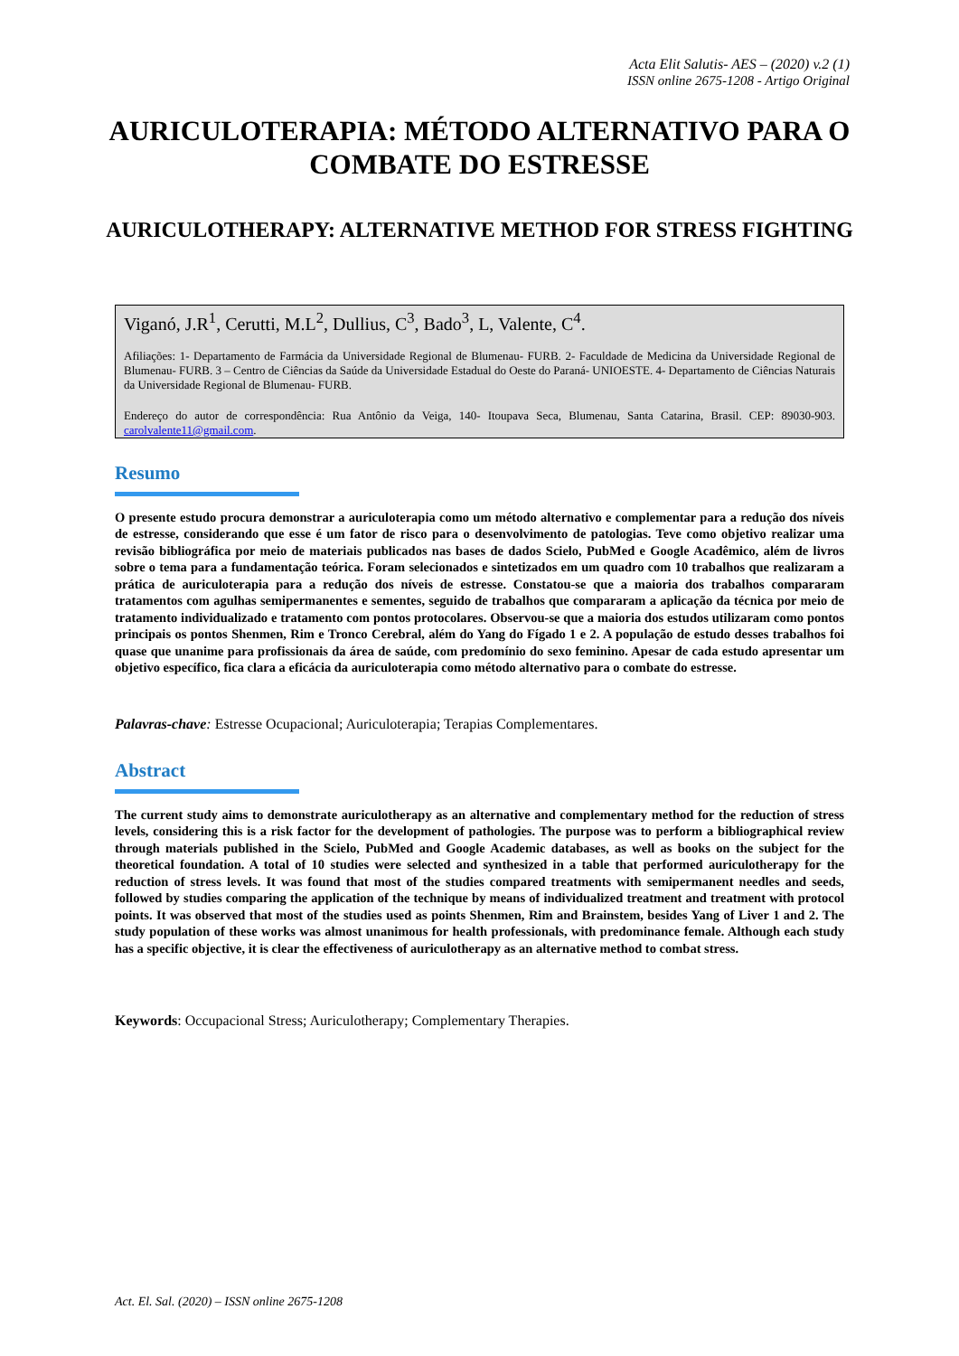Acta Elit Salutis- AES – (2020) v.2 (1)
ISSN online 2675-1208 - Artigo Original
AURICULOTERAPIA: MÉTODO ALTERNATIVO PARA O COMBATE DO ESTRESSE
AURICULOTHERAPY: ALTERNATIVE METHOD FOR STRESS FIGHTING
Viganó, J.R<sup>1</sup>, Cerutti, M.L<sup>2</sup>, Dullius, C<sup>3</sup>, Bado<sup>3</sup>, L, Valente, C<sup>4</sup>.
Afiliações: 1- Departamento de Farmácia da Universidade Regional de Blumenau- FURB. 2- Faculdade de Medicina da Universidade Regional de Blumenau- FURB. 3 – Centro de Ciências da Saúde da Universidade Estadual do Oeste do Paraná- UNIOESTE. 4- Departamento de Ciências Naturais da Universidade Regional de Blumenau- FURB.
Endereço do autor de correspondência: Rua Antônio da Veiga, 140- Itoupava Seca, Blumenau, Santa Catarina, Brasil. CEP: 89030-903. carolvalente11@gmail.com.
Resumo
O presente estudo procura demonstrar a auriculoterapia como um método alternativo e complementar para a redução dos níveis de estresse, considerando que esse é um fator de risco para o desenvolvimento de patologias. Teve como objetivo realizar uma revisão bibliográfica por meio de materiais publicados nas bases de dados Scielo, PubMed e Google Acadêmico, além de livros sobre o tema para a fundamentação teórica. Foram selecionados e sintetizados em um quadro com 10 trabalhos que realizaram a prática de auriculoterapia para a redução dos níveis de estresse. Constatou-se que a maioria dos trabalhos compararam tratamentos com agulhas semipermanentes e sementes, seguido de trabalhos que compararam a aplicação da técnica por meio de tratamento individualizado e tratamento com pontos protocolares. Observou-se que a maioria dos estudos utilizaram como pontos principais os pontos Shenmen, Rim e Tronco Cerebral, além do Yang do Fígado 1 e 2. A população de estudo desses trabalhos foi quase que unanime para profissionais da área de saúde, com predomínio do sexo feminino. Apesar de cada estudo apresentar um objetivo específico, fica clara a eficácia da auriculoterapia como método alternativo para o combate do estresse.
Palavras-chave: Estresse Ocupacional; Auriculoterapia; Terapias Complementares.
Abstract
The current study aims to demonstrate auriculotherapy as an alternative and complementary method for the reduction of stress levels, considering this is a risk factor for the development of pathologies. The purpose was to perform a bibliographical review through materials published in the Scielo, PubMed and Google Academic databases, as well as books on the subject for the theoretical foundation. A total of 10 studies were selected and synthesized in a table that performed auriculotherapy for the reduction of stress levels. It was found that most of the studies compared treatments with semipermanent needles and seeds, followed by studies comparing the application of the technique by means of individualized treatment and treatment with protocol points. It was observed that most of the studies used as points Shenmen, Rim and Brainstem, besides Yang of Liver 1 and 2. The study population of these works was almost unanimous for health professionals, with predominance female. Although each study has a specific objective, it is clear the effectiveness of auriculotherapy as an alternative method to combat stress.
Keywords: Occupacional Stress; Auriculotherapy; Complementary Therapies.
Act. El. Sal. (2020) – ISSN online 2675-1208